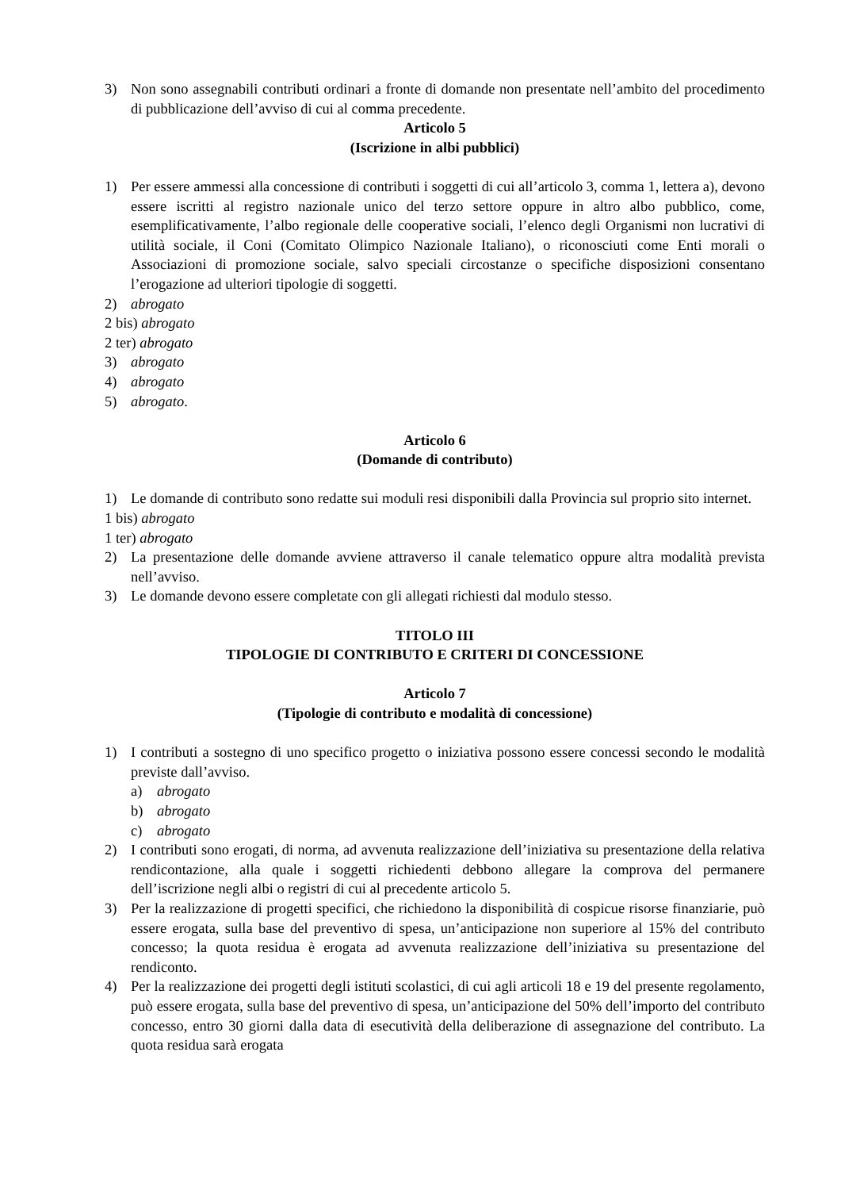3) Non sono assegnabili contributi ordinari a fronte di domande non presentate nell’ambito del procedimento di pubblicazione dell’avviso di cui al comma precedente.
Articolo 5
(Iscrizione in albi pubblici)
1) Per essere ammessi alla concessione di contributi i soggetti di cui all’articolo 3, comma 1, lettera a), devono essere iscritti al registro nazionale unico del terzo settore oppure in altro albo pubblico, come, esemplificativamente, l’albo regionale delle cooperative sociali, l’elenco degli Organismi non lucrativi di utilità sociale, il Coni (Comitato Olimpico Nazionale Italiano), o riconosciuti come Enti morali o Associazioni di promozione sociale, salvo speciali circostanze o specifiche disposizioni consentano l’erogazione ad ulteriori tipologie di soggetti.
2) abrogato
2 bis) abrogato
2 ter) abrogato
3) abrogato
4) abrogato
5) abrogato.
Articolo 6
(Domande di contributo)
1) Le domande di contributo sono redatte sui moduli resi disponibili dalla Provincia sul proprio sito internet.
1 bis) abrogato
1 ter) abrogato
2) La presentazione delle domande avviene attraverso il canale telematico oppure altra modalità prevista nell’avviso.
3) Le domande devono essere completate con gli allegati richiesti dal modulo stesso.
TITOLO III
TIPOLOGIE DI CONTRIBUTO E CRITERI DI CONCESSIONE
Articolo 7
(Tipologie di contributo e modalità di concessione)
1) I contributi a sostegno di uno specifico progetto o iniziativa possono essere concessi secondo le modalità previste dall’avviso.
a) abrogato
b) abrogato
c) abrogato
2) I contributi sono erogati, di norma, ad avvenuta realizzazione dell’iniziativa su presentazione della relativa rendicontazione, alla quale i soggetti richiedenti debbono allegare la comprova del permanere dell’iscrizione negli albi o registri di cui al precedente articolo 5.
3) Per la realizzazione di progetti specifici, che richiedono la disponibilità di cospicue risorse finanziarie, può essere erogata, sulla base del preventivo di spesa, un’anticipazione non superiore al 15% del contributo concesso; la quota residua è erogata ad avvenuta realizzazione dell’iniziativa su presentazione del rendiconto.
4) Per la realizzazione dei progetti degli istituti scolastici, di cui agli articoli 18 e 19 del presente regolamento, può essere erogata, sulla base del preventivo di spesa, un’anticipazione del 50% dell’importo del contributo concesso, entro 30 giorni dalla data di esecutività della deliberazione di assegnazione del contributo. La quota residua sarà erogata